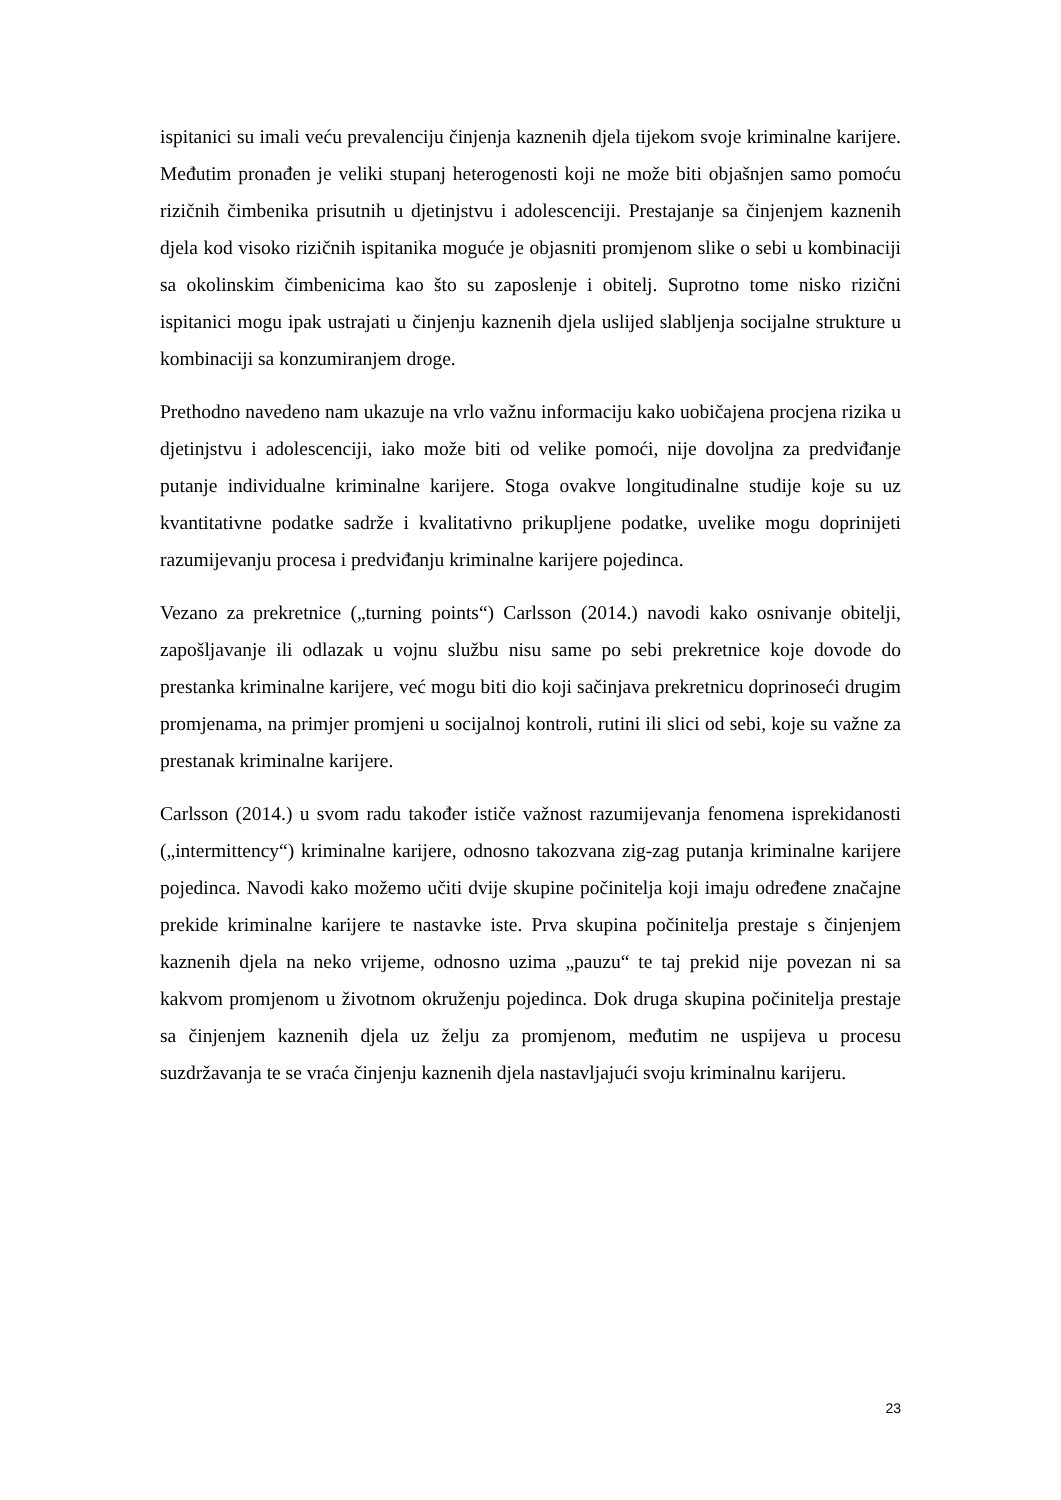ispitanici su imali veću prevalenciju činjenja kaznenih djela tijekom svoje kriminalne karijere. Međutim pronađen je veliki stupanj heterogenosti koji ne može biti objašnjen samo pomoću rizičnih čimbenika prisutnih u djetinjstvu i adolescenciji. Prestajanje sa činjenjem kaznenih djela kod visoko rizičnih ispitanika moguće je objasniti promjenom slike o sebi u kombinaciji sa okolinskim čimbenicima kao što su zaposlenje i obitelj. Suprotno tome nisko rizični ispitanici mogu ipak ustrajati u činjenju kaznenih djela uslijed slabljenja socijalne strukture u kombinaciji sa konzumiranjem droge.
Prethodno navedeno nam ukazuje na vrlo važnu informaciju kako uobičajena procjena rizika u djetinjstvu i adolescenciji, iako može biti od velike pomoći, nije dovoljna za predviđanje putanje individualne kriminalne karijere. Stoga ovakve longitudinalne studije koje su uz kvantitativne podatke sadrže i kvalitativno prikupljene podatke, uvelike mogu doprinijeti razumijevanju procesa i predviđanju kriminalne karijere pojedinca.
Vezano za prekretnice („turning points“) Carlsson (2014.) navodi kako osnivanje obitelji, zapošljavanje ili odlazak u vojnu službu nisu same po sebi prekretnice koje dovode do prestanka kriminalne karijere, već mogu biti dio koji sačinjava prekretnicu doprinoseći drugim promjenama, na primjer promjeni u socijalnoj kontroli, rutini ili slici od sebi, koje su važne za prestanak kriminalne karijere.
Carlsson (2014.) u svom radu također ističe važnost razumijevanja fenomena isprekidanosti („intermittency“) kriminalne karijere, odnosno takozvana zig-zag putanja kriminalne karijere pojedinca. Navodi kako možemo učiti dvije skupine počinitelja koji imaju određene značajne prekide kriminalne karijere te nastavke iste. Prva skupina počinitelja prestaje s činjenjem kaznenih djela na neko vrijeme, odnosno uzima „pauzu“ te taj prekid nije povezan ni sa kakvom promjenom u životnom okruženju pojedinca. Dok druga skupina počinitelja prestaje sa činjenjem kaznenih djela uz želju za promjenom, međutim ne uspijeva u procesu suzdržavanja te se vraća činjenju kaznenih djela nastavljajući svoju kriminalnu karijeru.
23